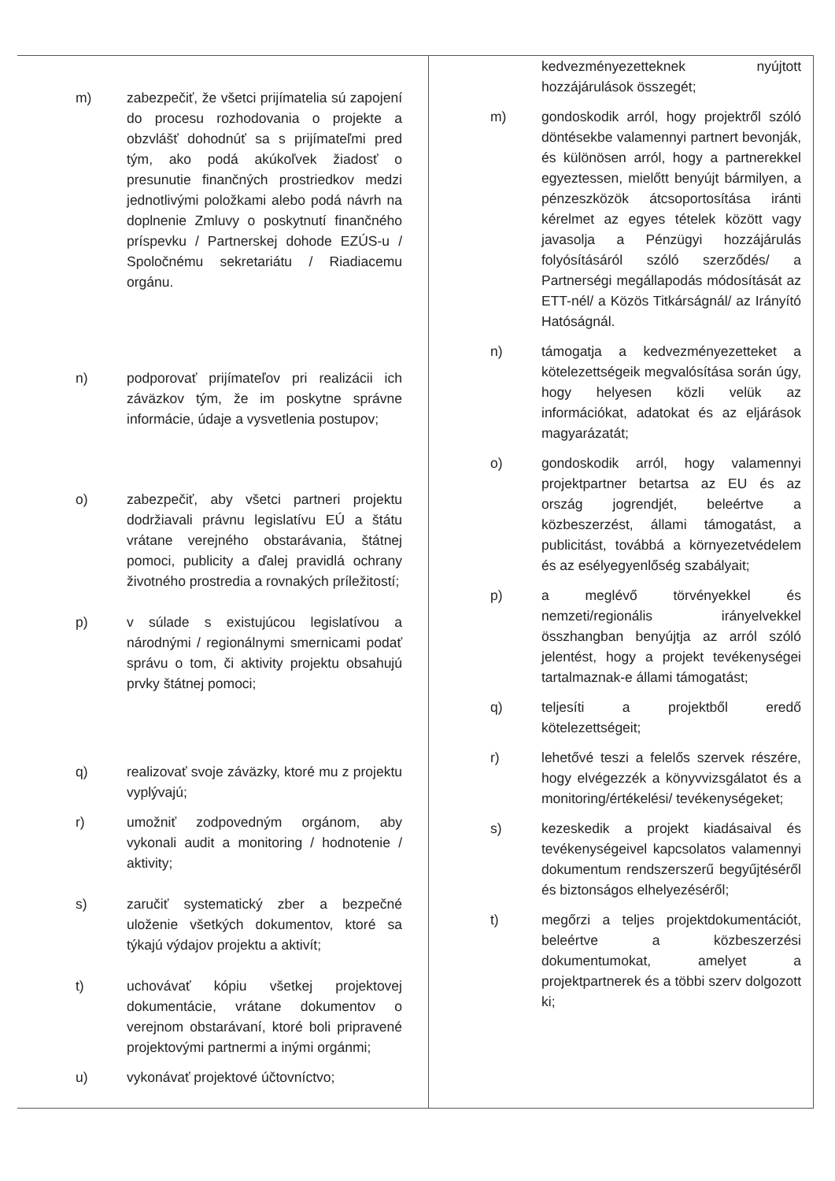| m) zabezpečiť, že všetci prijímatelia sú zapojení do procesu rozhodovania o projekte a obzvlášť dohodnúť sa s prijímateľmi pred tým, ako podá akúkoľvek žiadosť o presunutie finančných prostriedkov medzi jednotlivými položkami alebo podá návrh na doplnenie Zmluvy o poskytnutí finančného príspevku / Partnerskej dohode EZÚS-u / Spoločnému sekretariátu / Riadiacemu orgánu. n) podporovať prijímateľov pri realizácii ich záväzkov tým, že im poskytne správne informácie, údaje a vysvetlenia postupov; o) zabezpečiť, aby všetci partneri projektu dodržiavali právnu legislatívu EÚ a štátu vrátane verejného obstarávania, štátnej pomoci, publicity a ďalej pravidlá ochrany životného prostredia a rovnakých príležitostí; p) v súlade s existujúcou legislatívou a národnými / regionálnymi smernicami podať správu o tom, či aktivity projektu obsahujú prvky štátnej pomoci; q) realizovať svoje záväzky, ktoré mu z projektu vyplývajú; r) umožniť zodpovedným orgánom, aby vykonali audit a monitoring / hodnotenie / aktivity; s) zaručiť systematický zber a bezpečné uloženie všetkých dokumentov, ktoré sa týkajú výdajov projektu a aktivít; t) uchovávať kópiu všetkej projektovej dokumentácie, vrátane dokumentov o verejnom obstarávaní, ktoré boli pripravené projektovými partnermi a inými orgánmi; u) vykonávať projektové účtovníctvo; | kedvezményezetteknek nyújtott hozzájárulások összegét; m) gondoskodik arról, hogy projektről szóló döntésekbe valamennyi partnert bevonják, és különösen arról, hogy a partnerekkel egyeztessen, mielőtt benyújt bármilyen, a pénzeszközök átcsoportosítása iránti kérelmet az egyes tételek között vagy javasolja a Pénzügyi hozzájárulás folyósításáról szóló szerződés/ a Partnerségi megállapodás módosítását az ETT-nél/ a Közös Titkárságnál/ az Irányító Hatóságnál. n) támogatja a kedvezményezetteket a kötelezettségeik megvalósítása során úgy, hogy helyesen közli velük az információkat, adatokat és az eljárások magyarázatát; o) gondoskodik arról, hogy valamennyi projektpartner betartsa az EU és az ország jogrendjét, beleértve a közbeszerzést, állami támogatást, a publicitást, továbbá a környezetvédelem és az esélyegyenlőség szabályait; p) a meglévő törvényekkel és nemzeti/regionális irányelvekkel összhangban benyújtja az arról szóló jelentést, hogy a projekt tevékenységei tartalmaznak-e állami támogatást; q) teljesíti a projektből eredő kötelezettségeit; r) lehetővé teszi a felelős szervek részére, hogy elvégezzék a könyvvizsgálatot és a monitoring/értékelési/ tevékenységeket; s) kezeskedik a projekt kiadásaival és tevékenységeivel kapcsolatos valamennyi dokumentum rendszerszerű begyűjtéséről és biztonságos elhelyezéséről; t) megőrzi a teljes projektdokumentációt, beleértve a közbeszerzési dokumentumokat, amelyet a projektpartnerek és a többi szerv dolgozott ki; |